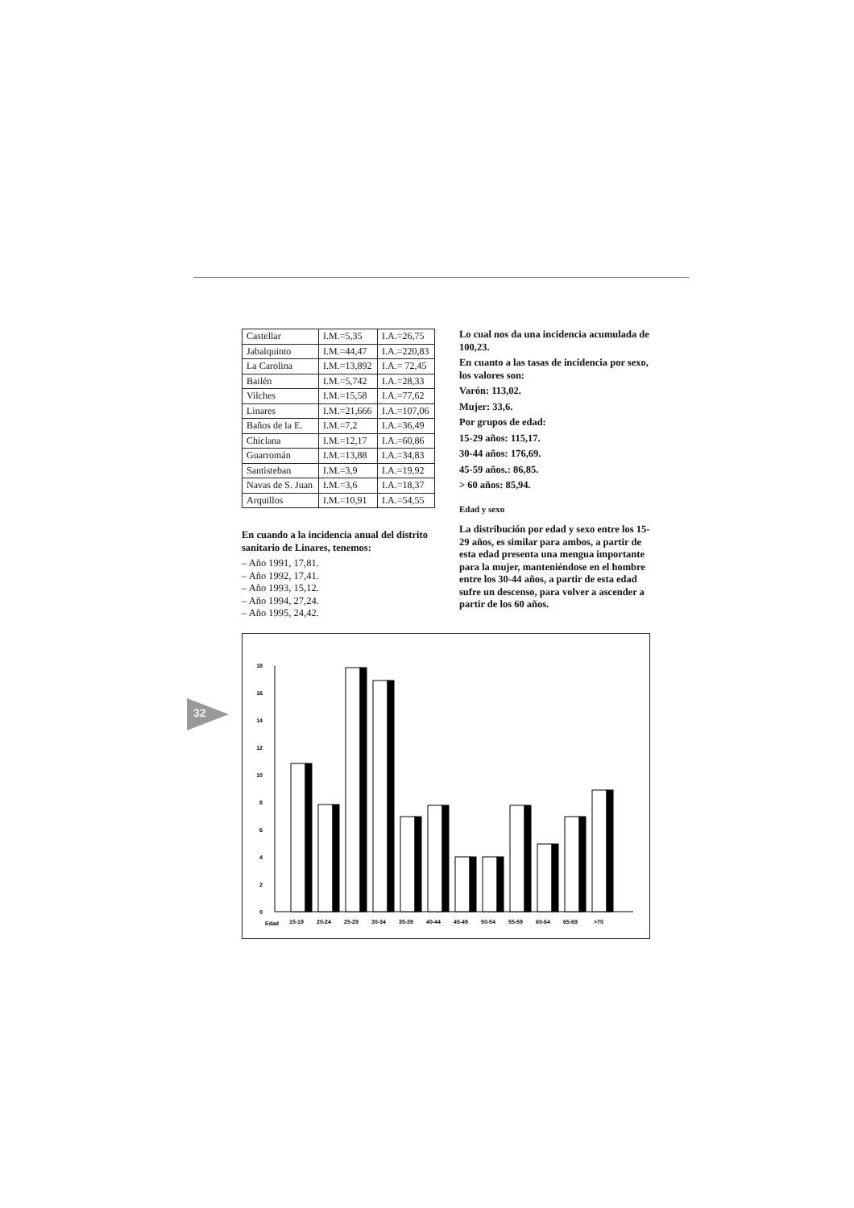32
| Castellar | I.M.=5,35 | I.A.=26,75 |
| Jabalquinto | I.M.=44,47 | I.A.=220,83 |
| La Carolina | I.M.=13,892 | I.A.= 72,45 |
| Bailén | I.M.=5,742 | I.A.=28,33 |
| Vilches | I.M.=15,58 | I.A.=77,62 |
| Linares | I.M.=21,666 | I.A.=107,06 |
| Baños de la E. | I.M.=7,2 | I.A.=36,49 |
| Chiclana | I.M.=12,17 | I.A.=60,86 |
| Guarromán | I.M.=13,88 | I.A.=34,83 |
| Santisteban | I.M.=3,9 | I.A.=19,92 |
| Navas de S. Juan | I.M.=3,6 | I.A.=18,37 |
| Arquillos | I.M.=10,91 | I.A.=54,55 |
En cuando a la incidencia anual del distrito sanitario de Linares, tenemos:
– Año 1991, 17,81.
– Año 1992, 17,41.
– Año 1993, 15,12.
– Año 1994, 27,24.
– Año 1995, 24,42.
Lo cual nos da una incidencia acumulada de 100,23.
En cuanto a las tasas de incidencia por sexo, los valores son:
Varón: 113,02.
Mujer: 33,6.
Por grupos de edad:
15-29 años: 115,17.
30-44 años: 176,69.
45-59 años.: 86,85.
> 60 años: 85,94.
Edad y sexo
La distribución por edad y sexo entre los 15-29 años, es similar para ambos, a partir de esta edad presenta una mengua importante para la mujer, manteniéndose en el hombre entre los 30-44 años, a partir de esta edad sufre un descenso, para volver a ascender a partir de los 60 años.
0
2
4
6
8
10
12
14
16
18
Edad
15-19
20-24
25-29
30-34
35-39
40-44
45-49
50-54
55-59
60-64
65-69
>70